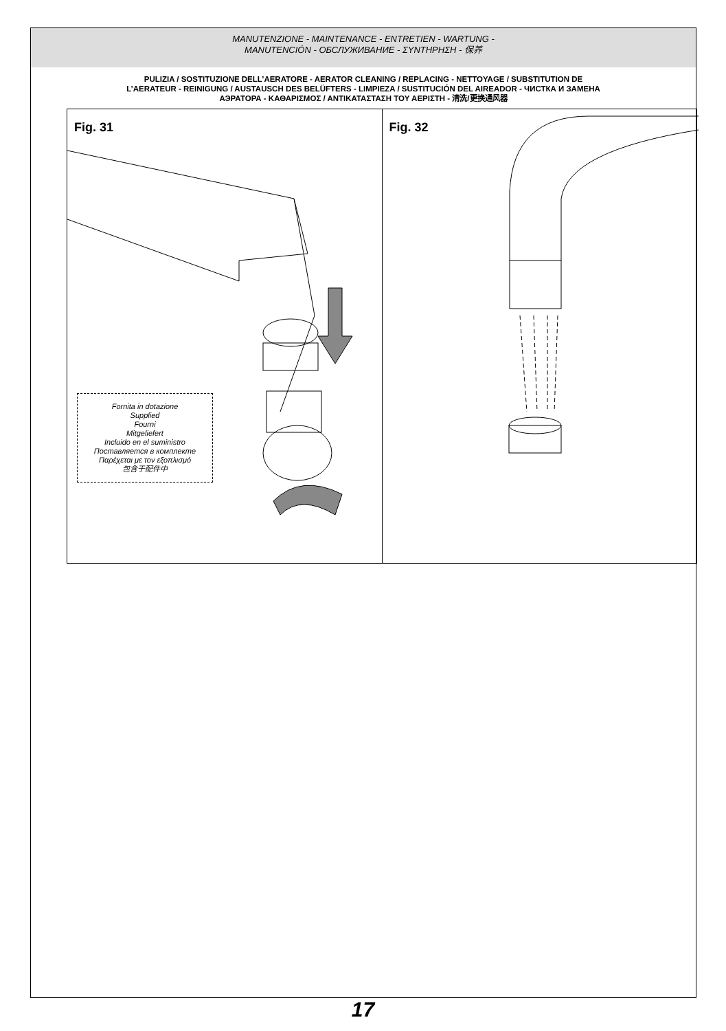MANUTENZIONE - MAINTENANCE - ENTRETIEN - WARTUNG -
MANUTENCIÓN - ОБСЛУЖИВАНИЕ - ΣΥΝΤΗΡΗΣΗ - 保养
PULIZIA / SOSTITUZIONE DELL’AERATORE - AERATOR CLEANING / REPLACING - NETTOYAGE / SUBSTITUTION DE
L’AERATEUR - REINIGUNG / AUSTAUSCH DES BELÜFTERS - LIMPIEZA / SUSTITUCIÓN DEL AIREADOR - ЧИСТКА И ЗАМЕНА
АЭРАТОРА - ΚΑΘΑΡΙΣΜΟΣ / ΑΝΤΙΚΑΤΑΣΤΑΣΗ ΤΟΥ ΑΕΡΙΣΤΗ - 清洗/更换通风器
Fig. 31
Fornita in dotazione
Supplied
Fourni
Mitgeliefert
Incluido en el suministro
Поставляется в комплекте
Παρέχεται με τον εξοπλισμό
包含于配件中
Fig. 32
17